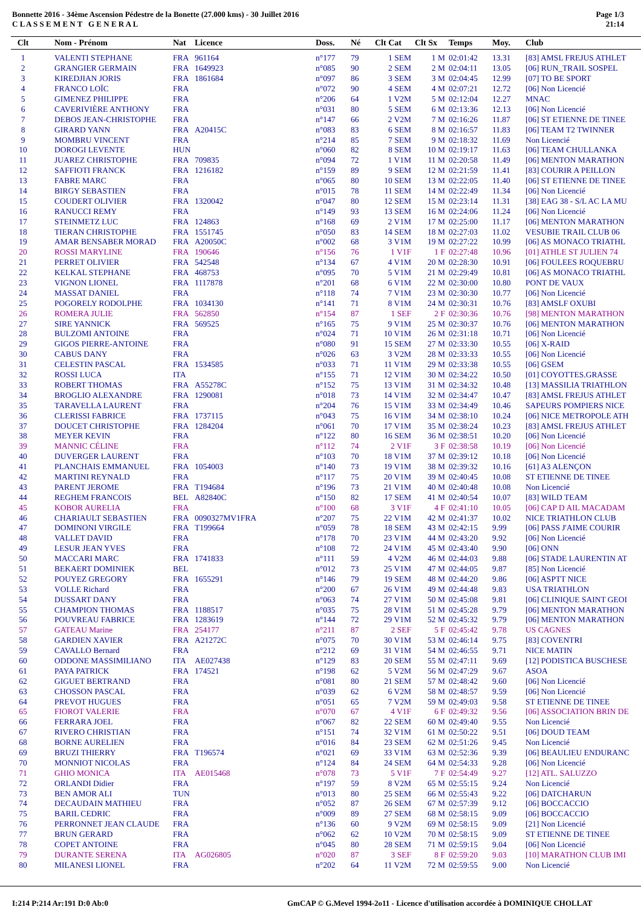Bonnette 2016 - 34ème Ascension Pédestre de la Bonette (27.000 kms) - 30 Juillet 2016
C L A S S E M E N T G E N E R A L
Page 1/3
21:14
| Clt | Nom - Prénom | Nat | Licence | Doss. | Né | Clt Cat | Clt Sx | Temps | Moy. | Club |
| --- | --- | --- | --- | --- | --- | --- | --- | --- | --- | --- |
| 1 | VALENTI STEPHANE | FRA | 961164 | n°177 | 79 | 1 SEM | 1 M | 02:01:42 | 13.31 | [83] AMSL FREJUS ATHLET |
| 2 | GRANGIER GERMAIN | FRA | 1649923 | n°085 | 90 | 2 SEM | 2 M | 02:04:11 | 13.05 | [06] RUN_TRAIL SOSPEL |
| 3 | KIREDJIAN JORIS | FRA | 1861684 | n°097 | 86 | 3 SEM | 3 M | 02:04:45 | 12.99 | [07] TO BE SPORT |
| 4 | FRANCO LOÏC | FRA | | n°072 | 90 | 4 SEM | 4 M | 02:07:21 | 12.72 | [06] Non Licencié |
| 5 | GIMENEZ PHILIPPE | FRA | | n°206 | 64 | 1 V2M | 5 M | 02:12:04 | 12.27 | MNAC |
| 6 | CAVERIVIÈRE ANTHONY | FRA | | n°031 | 80 | 5 SEM | 6 M | 02:13:36 | 12.13 | [06] Non Licencié |
| 7 | DEBOS JEAN-CHRISTOPHE | FRA | | n°147 | 66 | 2 V2M | 7 M | 02:16:26 | 11.87 | [06] ST ETIENNE DE TINEE |
| 8 | GIRARD YANN | FRA | A20415C | n°083 | 83 | 6 SEM | 8 M | 02:16:57 | 11.83 | [06] TEAM T2 TWINNER |
| 9 | MOMBRU VINCENT | FRA | | n°214 | 85 | 7 SEM | 9 M | 02:18:32 | 11.69 | Non Licencié |
| 10 | DOROGI LEVENTE | HUN | | n°060 | 82 | 8 SEM | 10 M | 02:19:17 | 11.63 | [06] TEAM CHULLANKA |
| 11 | JUAREZ CHRISTOPHE | FRA | 709835 | n°094 | 72 | 1 V1M | 11 M | 02:20:58 | 11.49 | [06] MENTON MARATHON |
| 12 | SAFFIOTI FRANCK | FRA | 1216182 | n°159 | 89 | 9 SEM | 12 M | 02:21:59 | 11.41 | [83] COURIR A PEILLON |
| 13 | FABRE MARC | FRA | | n°065 | 80 | 10 SEM | 13 M | 02:22:05 | 11.40 | [06] ST ETIENNE DE TINEE |
| 14 | BIRGY SEBASTIEN | FRA | | n°015 | 78 | 11 SEM | 14 M | 02:22:49 | 11.34 | [06] Non Licencié |
| 15 | COUDERT OLIVIER | FRA | 1320042 | n°047 | 80 | 12 SEM | 15 M | 02:23:14 | 11.31 | [38] EAG 38 - S/L AC LA MU |
| 16 | RANUCCI REMY | FRA | | n°149 | 93 | 13 SEM | 16 M | 02:24:06 | 11.24 | [06] Non Licencié |
| 17 | STEINMETZ LUC | FRA | 124863 | n°168 | 69 | 2 V1M | 17 M | 02:25:00 | 11.17 | [06] MENTON MARATHON |
| 18 | TIERAN CHRISTOPHE | FRA | 1551745 | n°050 | 83 | 14 SEM | 18 M | 02:27:03 | 11.02 | VESUBIE TRAIL CLUB 06 |
| 19 | AMAR BENSABER MORAD | FRA | A20050C | n°002 | 68 | 3 V1M | 19 M | 02:27:22 | 10.99 | [06] AS MONACO TRIATHL |
| 20 | ROSSI MARYLINE | FRA | 190646 | n°156 | 76 | 1 V1F | 1 F | 02:27:48 | 10.96 | [01] ATHLE ST JULIEN 74 |
| 21 | PERRET OLIVIER | FRA | 542548 | n°134 | 67 | 4 V1M | 20 M | 02:28:30 | 10.91 | [06] FOULEES ROQUEBRU |
| 22 | KELKAL STEPHANE | FRA | 468753 | n°095 | 70 | 5 V1M | 21 M | 02:29:49 | 10.81 | [06] AS MONACO TRIATHL |
| 23 | VIGNON LIONEL | FRA | 1117878 | n°201 | 68 | 6 V1M | 22 M | 02:30:00 | 10.80 | PONT DE VAUX |
| 24 | MASSAT DANIEL | FRA | | n°118 | 74 | 7 V1M | 23 M | 02:30:30 | 10.77 | [06] Non Licencié |
| 25 | POGORELY RODOLPHE | FRA | 1034130 | n°141 | 71 | 8 V1M | 24 M | 02:30:31 | 10.76 | [83] AMSLF OXUBI |
| 26 | ROMERA JULIE | FRA | 562850 | n°154 | 87 | 1 SEF | 2 F | 02:30:36 | 10.76 | [98] MENTON MARATHON |
| 27 | SIRE YANNICK | FRA | 569525 | n°165 | 75 | 9 V1M | 25 M | 02:30:37 | 10.76 | [06] MENTON MARATHON |
| 28 | BULZOMI ANTOINE | FRA | | n°024 | 71 | 10 V1M | 26 M | 02:31:18 | 10.71 | [06] Non Licencié |
| 29 | GIGOS PIERRE-ANTOINE | FRA | | n°080 | 91 | 15 SEM | 27 M | 02:33:30 | 10.55 | [06] X-RAID |
| 30 | CABUS DANY | FRA | | n°026 | 63 | 3 V2M | 28 M | 02:33:33 | 10.55 | [06] Non Licencié |
| 31 | CELESTIN PASCAL | FRA | 1534585 | n°033 | 71 | 11 V1M | 29 M | 02:33:38 | 10.55 | [06] GSEM |
| 32 | ROSSI LUCA | ITA | | n°155 | 71 | 12 V1M | 30 M | 02:34:22 | 10.50 | [01] COYOTTES.GRASSE |
| 33 | ROBERT THOMAS | FRA | A55278C | n°152 | 75 | 13 V1M | 31 M | 02:34:32 | 10.48 | [13] MASSILIA TRIATHLON |
| 34 | BROGLIO ALEXANDRE | FRA | 1290081 | n°018 | 73 | 14 V1M | 32 M | 02:34:47 | 10.47 | [83] AMSL FREJUS ATHLET |
| 35 | TARAVELLA LAURENT | FRA | | n°204 | 76 | 15 V1M | 33 M | 02:34:49 | 10.46 | SAPEURS POMPIERS NICE |
| 36 | CLERISSI FABRICE | FRA | 1737115 | n°043 | 75 | 16 V1M | 34 M | 02:38:10 | 10.24 | [06] NICE METROPOLE ATH |
| 37 | DOUCET CHRISTOPHE | FRA | 1284204 | n°061 | 70 | 17 V1M | 35 M | 02:38:24 | 10.23 | [83] AMSL FREJUS ATHLET |
| 38 | MEYER KEVIN | FRA | | n°122 | 80 | 16 SEM | 36 M | 02:38:51 | 10.20 | [06] Non Licencié |
| 39 | MANNIC CÉLINE | FRA | | n°112 | 74 | 2 V1F | 3 F | 02:38:58 | 10.19 | [06] Non Licencié |
| 40 | DUVERGER LAURENT | FRA | | n°103 | 70 | 18 V1M | 37 M | 02:39:12 | 10.18 | [06] Non Licencié |
| 41 | PLANCHAIS EMMANUEL | FRA | 1054003 | n°140 | 73 | 19 V1M | 38 M | 02:39:32 | 10.16 | [61] A3 ALENÇON |
| 42 | MARTINI REYNALD | FRA | | n°117 | 75 | 20 V1M | 39 M | 02:40:45 | 10.08 | ST ETIENNE DE TINEE |
| 43 | PARENT JEROME | FRA | T194684 | n°196 | 73 | 21 V1M | 40 M | 02:40:48 | 10.08 | Non Licencié |
| 44 | REGHEM FRANCOIS | BEL | A82840C | n°150 | 82 | 17 SEM | 41 M | 02:40:54 | 10.07 | [83] WILD TEAM |
| 45 | KOBOR AURELIA | FRA | | n°100 | 68 | 3 V1F | 4 F | 02:41:10 | 10.05 | [06] CAP D AIL MACADAM |
| 46 | CHARIAULT SEBASTIEN | FRA | 0090327MV1FRA | n°207 | 75 | 22 V1M | 42 M | 02:41:37 | 10.02 | NICE TRIATHLON CLUB |
| 47 | DOMINONI VIRGILE | FRA | T199664 | n°059 | 78 | 18 SEM | 43 M | 02:42:15 | 9.99 | [06] PASS J'AIME COURIR |
| 48 | VALLET DAVID | FRA | | n°178 | 70 | 23 V1M | 44 M | 02:43:20 | 9.92 | [06] Non Licencié |
| 49 | LESUR JEAN YVES | FRA | | n°108 | 72 | 24 V1M | 45 M | 02:43:40 | 9.90 | [06] ONN |
| 50 | MACCARI MARC | FRA | 1741833 | n°111 | 59 | 4 V2M | 46 M | 02:44:03 | 9.88 | [06] STADE LAURENTIN AT |
| 51 | BEKAERT DOMINIEK | BEL | | n°012 | 73 | 25 V1M | 47 M | 02:44:05 | 9.87 | [85] Non Licencié |
| 52 | POUYEZ GREGORY | FRA | 1655291 | n°146 | 79 | 19 SEM | 48 M | 02:44:20 | 9.86 | [06] ASPTT NICE |
| 53 | VOLLE Richard | FRA | | n°200 | 67 | 26 V1M | 49 M | 02:44:48 | 9.83 | USA TRIATHLON |
| 54 | DUSSART DANY | FRA | | n°063 | 74 | 27 V1M | 50 M | 02:45:08 | 9.81 | [06] CLINIQUE SAINT GEOI |
| 55 | CHAMPION THOMAS | FRA | 1188517 | n°035 | 75 | 28 V1M | 51 M | 02:45:28 | 9.79 | [06] MENTON MARATHON |
| 56 | POUVREAU FABRICE | FRA | 1283619 | n°144 | 72 | 29 V1M | 52 M | 02:45:32 | 9.79 | [06] MENTON MARATHON |
| 57 | GATEAU Marine | FRA | 254177 | n°211 | 87 | 2 SEF | 5 F | 02:45:42 | 9.78 | US CAGNES |
| 58 | GARDIEN XAVIER | FRA | A21272C | n°075 | 70 | 30 V1M | 53 M | 02:46:14 | 9.75 | [83] COVENTRI |
| 59 | CAVALLO Bernard | FRA | | n°212 | 69 | 31 V1M | 54 M | 02:46:55 | 9.71 | NICE MATIN |
| 60 | ODDONE MASSIMILIANO | ITA | AE027438 | n°129 | 83 | 20 SEM | 55 M | 02:47:11 | 9.69 | [12] PODISTICA BUSCHESE |
| 61 | PAYA PATRICK | FRA | 174521 | n°198 | 62 | 5 V2M | 56 M | 02:47:29 | 9.67 | ASOA |
| 62 | GIGUET BERTRAND | FRA | | n°081 | 80 | 21 SEM | 57 M | 02:48:42 | 9.60 | [06] Non Licencié |
| 63 | CHOSSON PASCAL | FRA | | n°039 | 62 | 6 V2M | 58 M | 02:48:57 | 9.59 | [06] Non Licencié |
| 64 | PREVOT HUGUES | FRA | | n°051 | 65 | 7 V2M | 59 M | 02:49:03 | 9.58 | ST ETIENNE DE TINEE |
| 65 | FIOROT VALERIE | FRA | | n°070 | 67 | 4 V1F | 6 F | 02:49:32 | 9.56 | [06] ASSOCIATION BRIN DE |
| 66 | FERRARA JOEL | FRA | | n°067 | 82 | 22 SEM | 60 M | 02:49:40 | 9.55 | Non Licencié |
| 67 | RIVERO CHRISTIAN | FRA | | n°151 | 74 | 32 V1M | 61 M | 02:50:22 | 9.51 | [06] DOUD TEAM |
| 68 | BORNE AURELIEN | FRA | | n°016 | 84 | 23 SEM | 62 M | 02:51:26 | 9.45 | Non Licencié |
| 69 | BRUZI THIERRY | FRA | T196574 | n°021 | 69 | 33 V1M | 63 M | 02:52:36 | 9.39 | [06] BEAULIEU ENDURANC |
| 70 | MONNIOT NICOLAS | FRA | | n°124 | 84 | 24 SEM | 64 M | 02:54:33 | 9.28 | [06] Non Licencié |
| 71 | GHIO MONICA | ITA | AE015468 | n°078 | 73 | 5 V1F | 7 F | 02:54:49 | 9.27 | [12] ATL. SALUZZO |
| 72 | ORLANDI Didier | FRA | | n°197 | 59 | 8 V2M | 65 M | 02:55:15 | 9.24 | Non Licencié |
| 73 | BEN AMOR ALI | TUN | | n°013 | 80 | 25 SEM | 66 M | 02:55:43 | 9.22 | [06] DATCHARUN |
| 74 | DECAUDAIN MATHIEU | FRA | | n°052 | 87 | 26 SEM | 67 M | 02:57:39 | 9.12 | [06] BOCCACCIO |
| 75 | BARIL CEDRIC | FRA | | n°009 | 89 | 27 SEM | 68 M | 02:58:15 | 9.09 | [06] BOCCACCIO |
| 76 | PERRONNET JEAN CLAUDE | FRA | | n°136 | 60 | 9 V2M | 69 M | 02:58:15 | 9.09 | [21] Non Licencié |
| 77 | BRUN GERARD | FRA | | n°062 | 62 | 10 V2M | 70 M | 02:58:15 | 9.09 | ST ETIENNE DE TINEE |
| 78 | COPET ANTOINE | FRA | | n°045 | 80 | 28 SEM | 71 M | 02:59:15 | 9.04 | [06] Non Licencié |
| 79 | DURANTE SERENA | ITA | AG026805 | n°020 | 87 | 3 SEF | 8 F | 02:59:20 | 9.03 | [10] MARATHON CLUB IMI |
| 80 | MILANESI LIONEL | FRA | | n°202 | 64 | 11 V2M | 72 M | 02:59:55 | 9.00 | Non Licencié |
I:214 P:214 Ar:191 D:0 Ab:0 GmCAP © G.Mevel 1994-2o11 - Licence d'utilisation accordée à DOMINIQUE CHOLLAT